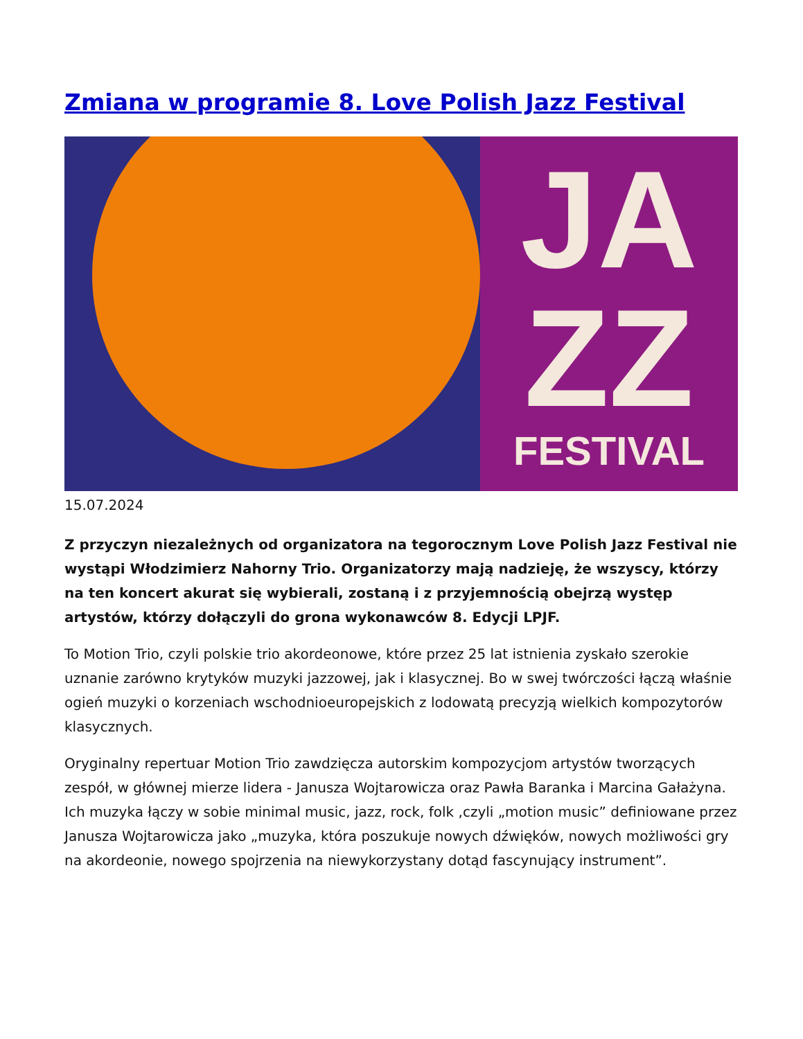Zmiana w programie 8. Love Polish Jazz Festival
JA
ZZ
FESTIVAL
15.07.2024
Z przyczyn niezależnych od organizatora na tegorocznym Love Polish Jazz Festival nie wystąpi Włodzimierz Nahorny Trio. Organizatorzy mają nadzieję, że wszyscy, którzy na ten koncert akurat się wybierali, zostaną i z przyjemnością obejrzą występ artystów, którzy dołączyli do grona wykonawców 8. Edycji LPJF.
To Motion Trio, czyli polskie trio akordeonowe, które przez 25 lat istnienia zyskało szerokie uznanie zarówno krytyków muzyki jazzowej, jak i klasycznej. Bo w swej twórczości łączą właśnie ogień muzyki o korzeniach wschodnioeuropejskich z lodowatą precyzją wielkich kompozytorów klasycznych.
Oryginalny repertuar Motion Trio zawdzięcza autorskim kompozycjom artystów tworzących zespół, w głównej mierze lidera - Janusza Wojtarowicza oraz Pawła Baranka i Marcina Gałażyna. Ich muzyka łączy w sobie minimal music, jazz, rock, folk ,czyli „motion music” definiowane przez Janusza Wojtarowicza jako „muzyka, która poszukuje nowych dźwięków, nowych możliwości gry na akordeonie, nowego spojrzenia na niewykorzystany dotąd fascynujący instrument”.